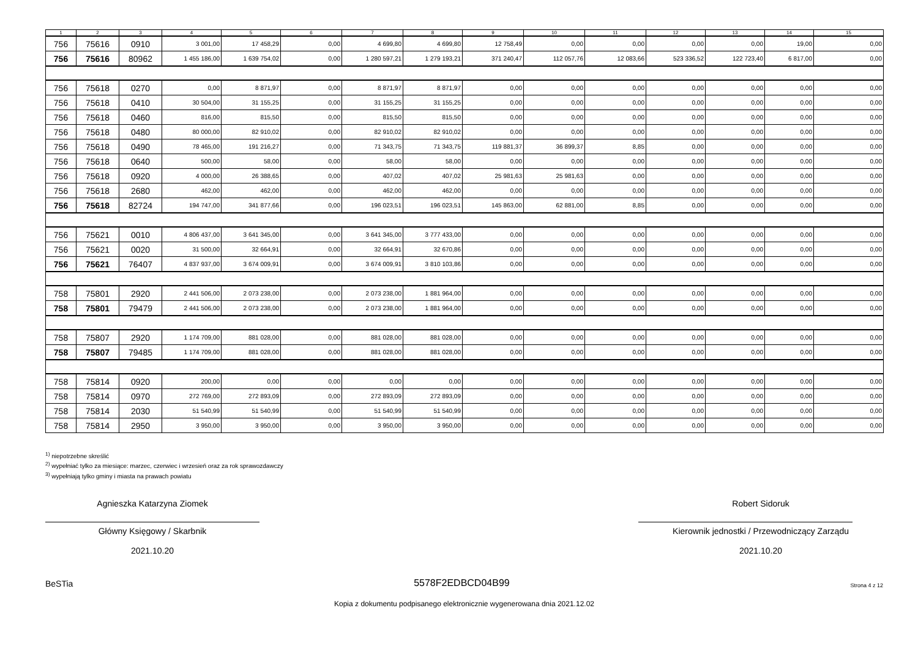| 1 | 2 | 3 | 4 | 5 | 6 | 7 | 8 | 9 | 10 | 11 | 12 | 13 | 14 | 15 |
| --- | --- | --- | --- | --- | --- | --- | --- | --- | --- | --- | --- | --- | --- | --- |
| 756 | 75616 | 0910 | 3 001,00 | 17 458,29 | 0,00 | 4 699,80 | 4 699,80 | 12 758,49 | 0,00 | 0,00 | 0,00 | 0,00 | 19,00 | 0,00 |
| 756 | 75616 | 80962 | 1 455 186,00 | 1 639 754,02 | 0,00 | 1 280 597,21 | 1 279 193,21 | 371 240,47 | 112 057,76 | 12 083,66 | 523 336,52 | 122 723,40 | 6 817,00 | 0,00 |
| 756 | 75618 | 0270 | 0,00 | 8 871,97 | 0,00 | 8 871,97 | 8 871,97 | 0,00 | 0,00 | 0,00 | 0,00 | 0,00 | 0,00 | 0,00 |
| 756 | 75618 | 0410 | 30 504,00 | 31 155,25 | 0,00 | 31 155,25 | 31 155,25 | 0,00 | 0,00 | 0,00 | 0,00 | 0,00 | 0,00 | 0,00 |
| 756 | 75618 | 0460 | 816,00 | 815,50 | 0,00 | 815,50 | 815,50 | 0,00 | 0,00 | 0,00 | 0,00 | 0,00 | 0,00 | 0,00 |
| 756 | 75618 | 0480 | 80 000,00 | 82 910,02 | 0,00 | 82 910,02 | 82 910,02 | 0,00 | 0,00 | 0,00 | 0,00 | 0,00 | 0,00 | 0,00 |
| 756 | 75618 | 0490 | 78 465,00 | 191 216,27 | 0,00 | 71 343,75 | 71 343,75 | 119 881,37 | 36 899,37 | 8,85 | 0,00 | 0,00 | 0,00 | 0,00 |
| 756 | 75618 | 0640 | 500,00 | 58,00 | 0,00 | 58,00 | 58,00 | 0,00 | 0,00 | 0,00 | 0,00 | 0,00 | 0,00 | 0,00 |
| 756 | 75618 | 0920 | 4 000,00 | 26 388,65 | 0,00 | 407,02 | 407,02 | 25 981,63 | 25 981,63 | 0,00 | 0,00 | 0,00 | 0,00 | 0,00 |
| 756 | 75618 | 2680 | 462,00 | 462,00 | 0,00 | 462,00 | 462,00 | 0,00 | 0,00 | 0,00 | 0,00 | 0,00 | 0,00 | 0,00 |
| 756 | 75618 | 82724 | 194 747,00 | 341 877,66 | 0,00 | 196 023,51 | 196 023,51 | 145 863,00 | 62 881,00 | 8,85 | 0,00 | 0,00 | 0,00 | 0,00 |
| 756 | 75621 | 0010 | 4 806 437,00 | 3 641 345,00 | 0,00 | 3 641 345,00 | 3 777 433,00 | 0,00 | 0,00 | 0,00 | 0,00 | 0,00 | 0,00 | 0,00 |
| 756 | 75621 | 0020 | 31 500,00 | 32 664,91 | 0,00 | 32 664,91 | 32 670,86 | 0,00 | 0,00 | 0,00 | 0,00 | 0,00 | 0,00 | 0,00 |
| 756 | 75621 | 76407 | 4 837 937,00 | 3 674 009,91 | 0,00 | 3 674 009,91 | 3 810 103,86 | 0,00 | 0,00 | 0,00 | 0,00 | 0,00 | 0,00 | 0,00 |
| 758 | 75801 | 2920 | 2 441 506,00 | 2 073 238,00 | 0,00 | 2 073 238,00 | 1 881 964,00 | 0,00 | 0,00 | 0,00 | 0,00 | 0,00 | 0,00 | 0,00 |
| 758 | 75801 | 79479 | 2 441 506,00 | 2 073 238,00 | 0,00 | 2 073 238,00 | 1 881 964,00 | 0,00 | 0,00 | 0,00 | 0,00 | 0,00 | 0,00 | 0,00 |
| 758 | 75807 | 2920 | 1 174 709,00 | 881 028,00 | 0,00 | 881 028,00 | 881 028,00 | 0,00 | 0,00 | 0,00 | 0,00 | 0,00 | 0,00 | 0,00 |
| 758 | 75807 | 79485 | 1 174 709,00 | 881 028,00 | 0,00 | 881 028,00 | 881 028,00 | 0,00 | 0,00 | 0,00 | 0,00 | 0,00 | 0,00 | 0,00 |
| 758 | 75814 | 0920 | 200,00 | 0,00 | 0,00 | 0,00 | 0,00 | 0,00 | 0,00 | 0,00 | 0,00 | 0,00 | 0,00 | 0,00 |
| 758 | 75814 | 0970 | 272 769,00 | 272 893,09 | 0,00 | 272 893,09 | 272 893,09 | 0,00 | 0,00 | 0,00 | 0,00 | 0,00 | 0,00 | 0,00 |
| 758 | 75814 | 2030 | 51 540,99 | 51 540,99 | 0,00 | 51 540,99 | 51 540,99 | 0,00 | 0,00 | 0,00 | 0,00 | 0,00 | 0,00 | 0,00 |
| 758 | 75814 | 2950 | 3 950,00 | 3 950,00 | 0,00 | 3 950,00 | 3 950,00 | 0,00 | 0,00 | 0,00 | 0,00 | 0,00 | 0,00 | 0,00 |
<sup>1)</sup> niepotrzebne skreślić
<sup>2)</sup> wypełniać tylko za miesiące: marzec, czerwiec i wrzesień oraz za rok sprawozdawczy
<sup>3)</sup> wypełniają tylko gminy i miasta na prawach powiatu
Agnieszka Katarzyna Ziomek
Główny Księgowy / Skarbnik
2021.10.20
Robert Sidoruk
Kierownik jednostki / Przewodniczący Zarządu
2021.10.20
BeSTia 5578F2EDBCD04B99 Strona 4 z 12
Kopia z dokumentu podpisanego elektronicznie wygenerowana dnia 2021.12.02